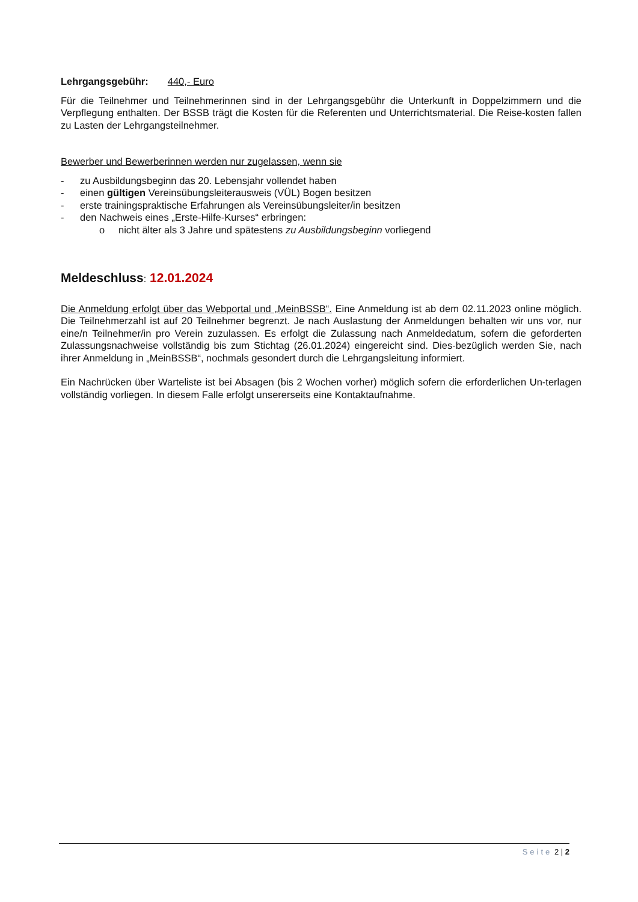Lehrgangsgebühr: 440,- Euro
Für die Teilnehmer und Teilnehmerinnen sind in der Lehrgangsgebühr die Unterkunft in Doppelzimmern und die Verpflegung enthalten. Der BSSB trägt die Kosten für die Referenten und Unterrichtsmaterial. Die Reise-kosten fallen zu Lasten der Lehrgangsteilnehmer.
Bewerber und Bewerberinnen werden nur zugelassen, wenn sie
- zu Ausbildungsbeginn das 20. Lebensjahr vollendet haben
- einen gültigen Vereinsübungsleiterausweis (VÜL) Bogen besitzen
- erste trainingspraktische Erfahrungen als Vereinsübungsleiter/in besitzen
- den Nachweis eines „Erste-Hilfe-Kurses“ erbringen:
o nicht älter als 3 Jahre und spätestens zu Ausbildungsbeginn vorliegend
Meldeschluss: 12.01.2024
Die Anmeldung erfolgt über das Webportal und „MeinBSSB“. Eine Anmeldung ist ab dem 02.11.2023 online möglich. Die Teilnehmerzahl ist auf 20 Teilnehmer begrenzt. Je nach Auslastung der Anmeldungen behalten wir uns vor, nur eine/n Teilnehmer/in pro Verein zuzulassen. Es erfolgt die Zulassung nach Anmeldedatum, sofern die geforderten Zulassungsnachweise vollständig bis zum Stichtag (26.01.2024) eingereicht sind. Dies-bezüglich werden Sie, nach ihrer Anmeldung in „MeinBSSB“, nochmals gesondert durch die Lehrgangsleitung informiert.
Ein Nachrücken über Warteliste ist bei Absagen (bis 2 Wochen vorher) möglich sofern die erforderlichen Un-terlagen vollständig vorliegen. In diesem Falle erfolgt unsererseits eine Kontaktaufnahme.
Seite 2 | 2